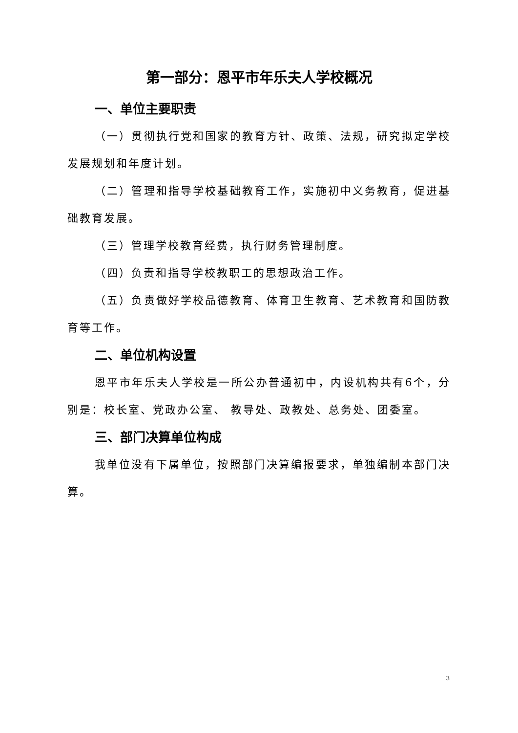第一部分：恩平市年乐夫人学校概况
一、单位主要职责
（一）贯彻执行党和国家的教育方针、政策、法规，研究拟定学校发展规划和年度计划。
（二）管理和指导学校基础教育工作，实施初中义务教育，促进基础教育发展。
（三）管理学校教育经费，执行财务管理制度。
（四）负责和指导学校教职工的思想政治工作。
（五）负责做好学校品德教育、体育卫生教育、艺术教育和国防教育等工作。
二、单位机构设置
恩平市年乐夫人学校是一所公办普通初中，内设机构共有6个，分别是：校长室、党政办公室、 教导处、政教处、总务处、团委室。
三、部门决算单位构成
我单位没有下属单位，按照部门决算编报要求，单独编制本部门决算。
3